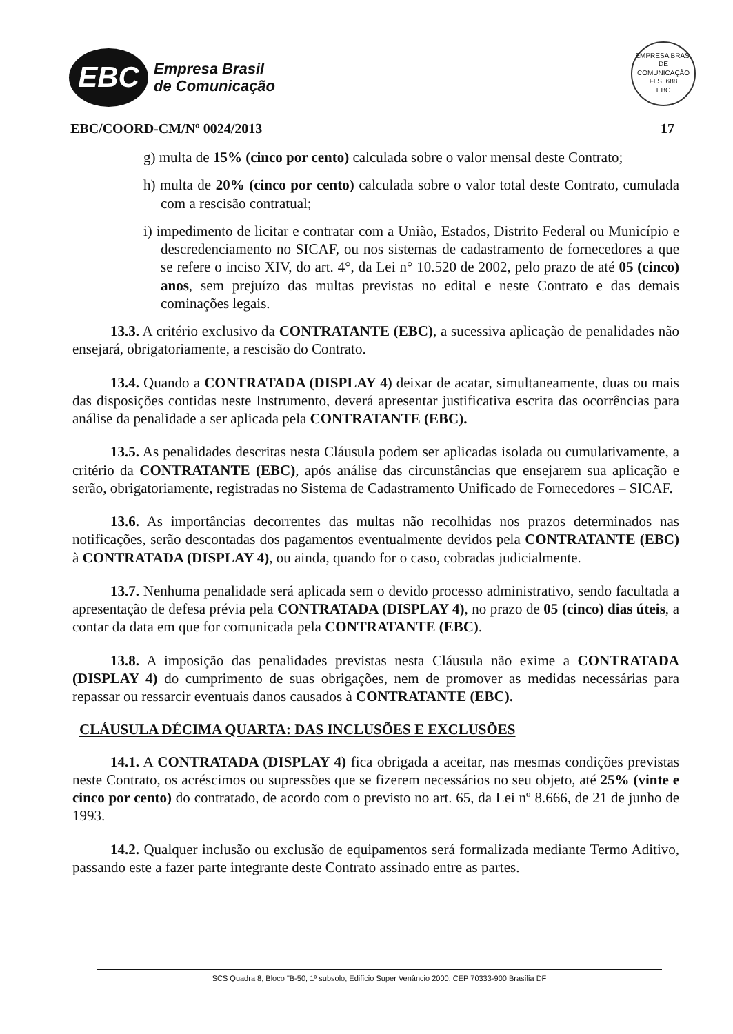EBC
Empresa Brasil
de Comunicação
EMPRESA BRAS. DE COMUNICAÇÃO
FLS. 688
EBC
EBC/COORD-CM/Nº 0024/2013 17
g) multa de 15% (cinco por cento) calculada sobre o valor mensal deste Contrato;
h) multa de 20% (cinco por cento) calculada sobre o valor total deste Contrato, cumulada com a rescisão contratual;
i) impedimento de licitar e contratar com a União, Estados, Distrito Federal ou Município e descredenciamento no SICAF, ou nos sistemas de cadastramento de fornecedores a que se refere o inciso XIV, do art. 4°, da Lei n° 10.520 de 2002, pelo prazo de até 05 (cinco) anos, sem prejuízo das multas previstas no edital e neste Contrato e das demais cominações legais.
13.3. A critério exclusivo da CONTRATANTE (EBC), a sucessiva aplicação de penalidades não ensejará, obrigatoriamente, a rescisão do Contrato.
13.4. Quando a CONTRATADA (DISPLAY 4) deixar de acatar, simultaneamente, duas ou mais das disposições contidas neste Instrumento, deverá apresentar justificativa escrita das ocorrências para análise da penalidade a ser aplicada pela CONTRATANTE (EBC).
13.5. As penalidades descritas nesta Cláusula podem ser aplicadas isolada ou cumulativamente, a critério da CONTRATANTE (EBC), após análise das circunstâncias que ensejarem sua aplicação e serão, obrigatoriamente, registradas no Sistema de Cadastramento Unificado de Fornecedores – SICAF.
13.6. As importâncias decorrentes das multas não recolhidas nos prazos determinados nas notificações, serão descontadas dos pagamentos eventualmente devidos pela CONTRATANTE (EBC) à CONTRATADA (DISPLAY 4), ou ainda, quando for o caso, cobradas judicialmente.
13.7. Nenhuma penalidade será aplicada sem o devido processo administrativo, sendo facultada a apresentação de defesa prévia pela CONTRATADA (DISPLAY 4), no prazo de 05 (cinco) dias úteis, a contar da data em que for comunicada pela CONTRATANTE (EBC).
13.8. A imposição das penalidades previstas nesta Cláusula não exime a CONTRATADA (DISPLAY 4) do cumprimento de suas obrigações, nem de promover as medidas necessárias para repassar ou ressarcir eventuais danos causados à CONTRATANTE (EBC).
CLÁUSULA DÉCIMA QUARTA: DAS INCLUSÕES E EXCLUSÕES
14.1. A CONTRATADA (DISPLAY 4) fica obrigada a aceitar, nas mesmas condições previstas neste Contrato, os acréscimos ou supressões que se fizerem necessários no seu objeto, até 25% (vinte e cinco por cento) do contratado, de acordo com o previsto no art. 65, da Lei nº 8.666, de 21 de junho de 1993.
14.2. Qualquer inclusão ou exclusão de equipamentos será formalizada mediante Termo Aditivo, passando este a fazer parte integrante deste Contrato assinado entre as partes.
SCS Quadra 8, Bloco "B-50, 1º subsolo, Edifício Super Venâncio 2000, CEP 70333-900 Brasília DF